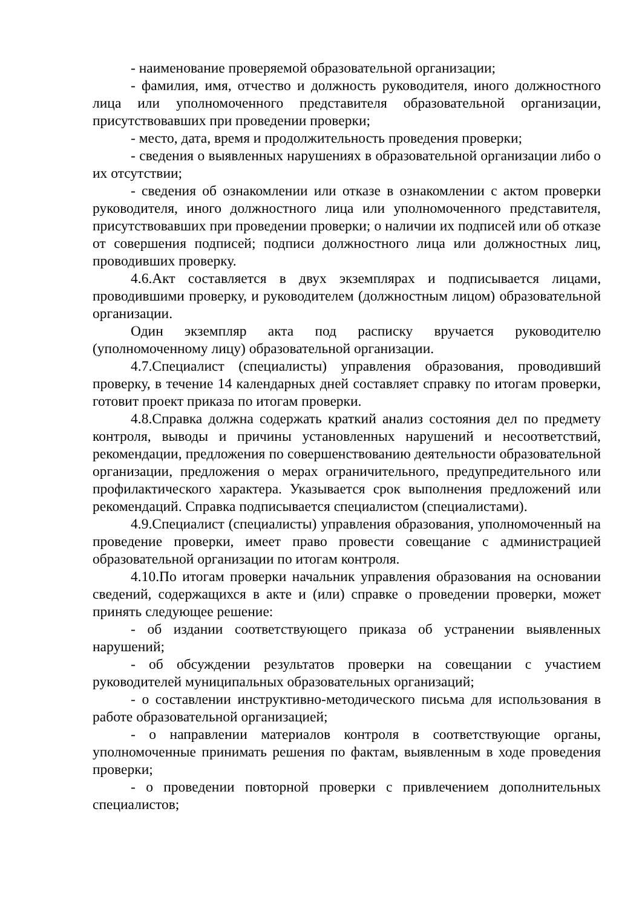- наименование проверяемой образовательной организации;
- фамилия, имя, отчество и должность руководителя, иного должностного лица или уполномоченного представителя образовательной организации, присутствовавших при проведении проверки;
- место, дата, время и продолжительность проведения проверки;
- сведения о выявленных нарушениях в образовательной организации либо о их отсутствии;
- сведения об ознакомлении или отказе в ознакомлении с актом проверки руководителя, иного должностного лица или уполномоченного представителя, присутствовавших при проведении проверки; о наличии их подписей или об отказе от совершения подписей; подписи должностного лица или должностных лиц, проводивших проверку.
4.6.Акт составляется в двух экземплярах и подписывается лицами, проводившими проверку, и руководителем (должностным лицом) образовательной организации.
Один экземпляр акта под расписку вручается руководителю (уполномоченному лицу) образовательной организации.
4.7.Специалист (специалисты) управления образования, проводивший проверку, в течение 14 календарных дней составляет справку по итогам проверки, готовит проект приказа по итогам проверки.
4.8.Справка должна содержать краткий анализ состояния дел по предмету контроля, выводы и причины установленных нарушений и несоответствий, рекомендации, предложения по совершенствованию деятельности образовательной организации, предложения о мерах ограничительного, предупредительного или профилактического характера. Указывается срок выполнения предложений или рекомендаций. Справка подписывается специалистом (специалистами).
4.9.Специалист (специалисты) управления образования, уполномоченный на проведение проверки, имеет право провести совещание с администрацией образовательной организации по итогам контроля.
4.10.По итогам проверки начальник управления образования на основании сведений, содержащихся в акте и (или) справке о проведении проверки, может принять следующее решение:
- об издании соответствующего приказа об устранении выявленных нарушений;
- об обсуждении результатов проверки на совещании с участием руководителей муниципальных образовательных организаций;
- о составлении инструктивно-методического письма для использования в работе образовательной организацией;
- о направлении материалов контроля в соответствующие органы, уполномоченные принимать решения по фактам, выявленным в ходе проведения проверки;
- о проведении повторной проверки с привлечением дополнительных специалистов;